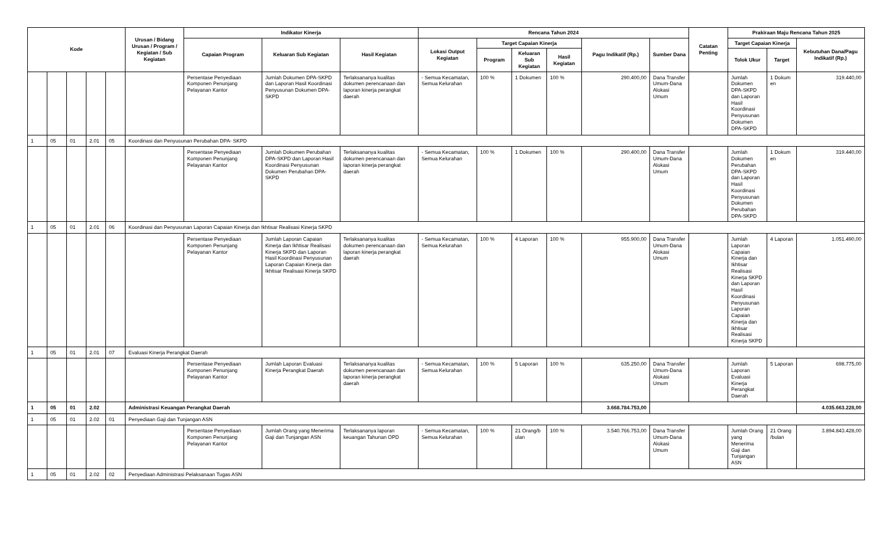| Kode | | | | | Urusan / Bidang Urusan / Program / Kegiatan / Sub Kegiatan | Indikator Kinerja | | | Rencana Tahun 2024 | | | | | | Catatan Penting | Prakiraan Maju Rencana Tahun 2025 | | |
| --- | --- | --- | --- | --- | --- | --- | --- | --- | --- | --- | --- | --- | --- | --- | --- | --- | --- | --- |
| | | | | | | Capaian Program | Keluaran Sub Kegiatan | Hasil Kegiatan | Lokasi Output Kegiatan | Target Capaian Kinerja | | | Pagu Indikatif (Rp.) | Sumber Dana | | Target Capaian Kinerja | | Kebutuhan Dana/Pagu Indikatif (Rp.) |
| | | | | | | | | | | Program | Keluaran Sub Kegiatan | Hasil Kegiatan | | | | Tolok Ukur | Target | |
| | | | | | | Persentase Penyediaan Komponen Penunjang Pelayanan Kantor | Jumlah Dokumen DPA-SKPD dan Laporan Hasil Koordinasi Penyusunan Dokumen DPA-SKPD | Terlaksananya kualitas dokumen perencanaan dan laporan kinerja perangkat daerah | - Semua Kecamatan, Semua Kelurahan | 100 % | 1 Dokumen | 100 % | 290.400,00 | Dana Transfer Umum-Dana Alokasi Umum | | Jumlah Dokumen DPA-SKPD dan Laporan Hasil Koordinasi Penyusunan Dokumen DPA-SKPD | 1 Dokum en | 319.440,00 |
| 1 | 05 | 01 | 2.01 | 05 | Koordinasi dan Penyusunan Perubahan DPA- SKPD | | | | | | | | | | | | | |
| | | | | | | Persentase Penyediaan Komponen Penunjang Pelayanan Kantor | Jumlah Dokumen Perubahan DPA-SKPD dan Laporan Hasil Koordinasi Penyusunan Dokumen Perubahan DPA-SKPD | Terlaksananya kualitas dokumen perencanaan dan laporan kinerja perangkat daerah | - Semua Kecamatan, Semua Kelurahan | 100 % | 1 Dokumen | 100 % | 290.400,00 | Dana Transfer Umum-Dana Alokasi Umum | | Jumlah Dokumen Perubahan DPA-SKPD dan Laporan Hasil Koordinasi Penyusunan Dokumen Perubahan DPA-SKPD | 1 Dokum en | 319.440,00 |
| 1 | 05 | 01 | 2.01 | 06 | Koordinasi dan Penyusunan Laporan Capaian Kinerja dan Ikhtisar Realisasi Kinerja SKPD | | | | | | | | | | | | | |
| | | | | | | Persentase Penyediaan Komponen Penunjang Pelayanan Kantor | Jumlah Laporan Capaian Kinerja dan Ikhtisar Realisasi Kinerja SKPD dan Laporan Hasil Koordinasi Penyusunan Laporan Capaian Kinerja dan Ikhtisar Realisasi Kinerja SKPD | Terlaksananya kualitas dokumen perencanaan dan laporan kinerja perangkat daerah | - Semua Kecamatan, Semua Kelurahan | 100 % | 4 Laporan | 100 % | 955.900,00 | Dana Transfer Umum-Dana Alokasi Umum | | Jumlah Laporan Capaian Kinerja dan Ikhtisar Realisasi Kinerja SKPD dan Laporan Hasil Koordinasi Penyusunan Laporan Capaian Kinerja dan Ikhtisar Realisasi Kinerja SKPD | 4 Laporan | 1.051.490,00 |
| 1 | 05 | 01 | 2.01 | 07 | Evaluasi Kinerja Perangkat Daerah | | | | | | | | | | | | | |
| | | | | | | Persentase Penyediaan Komponen Penunjang Pelayanan Kantor | Jumlah Laporan Evaluasi Kinerja Perangkat Daerah | Terlaksananya kualitas dokumen perencanaan dan laporan kinerja perangkat daerah | - Semua Kecamatan, Semua Kelurahan | 100 % | 5 Laporan | 100 % | 635.250,00 | Dana Transfer Umum-Dana Alokasi Umum | | Jumlah Laporan Evaluasi Kinerja Perangkat Daerah | 5 Laporan | 698.775,00 |
| 1 | 05 | 01 | 2.02 | | Administrasi Keuangan Perangkat Daerah | | | | | | | | 3.668.784.753,00 | | | | | 4.035.663.228,00 |
| 1 | 05 | 01 | 2.02 | 01 | Penyediaan Gaji dan Tunjangan ASN | | | | | | | | | | | | | |
| | | | | | | Persentase Penyediaan Komponen Penunjang Pelayanan Kantor | Jumlah Orang yang Menerima Gaji dan Tunjangan ASN | Terlaksananya laporan keuangan Tahunan OPD | - Semua Kecamatan, Semua Kelurahan | 100 % | 21 Orang/b ulan | 100 % | 3.540.766.753,00 | Dana Transfer Umum-Dana Alokasi Umum | | Jumlah Orang yang Menerima Gaji dan Tunjangan ASN | 21 Orang /bulan | 3.894.843.428,00 |
| 1 | 05 | 01 | 2.02 | 02 | Penyediaan Administrasi Pelaksanaan Tugas ASN | | | | | | | | | | | | | |